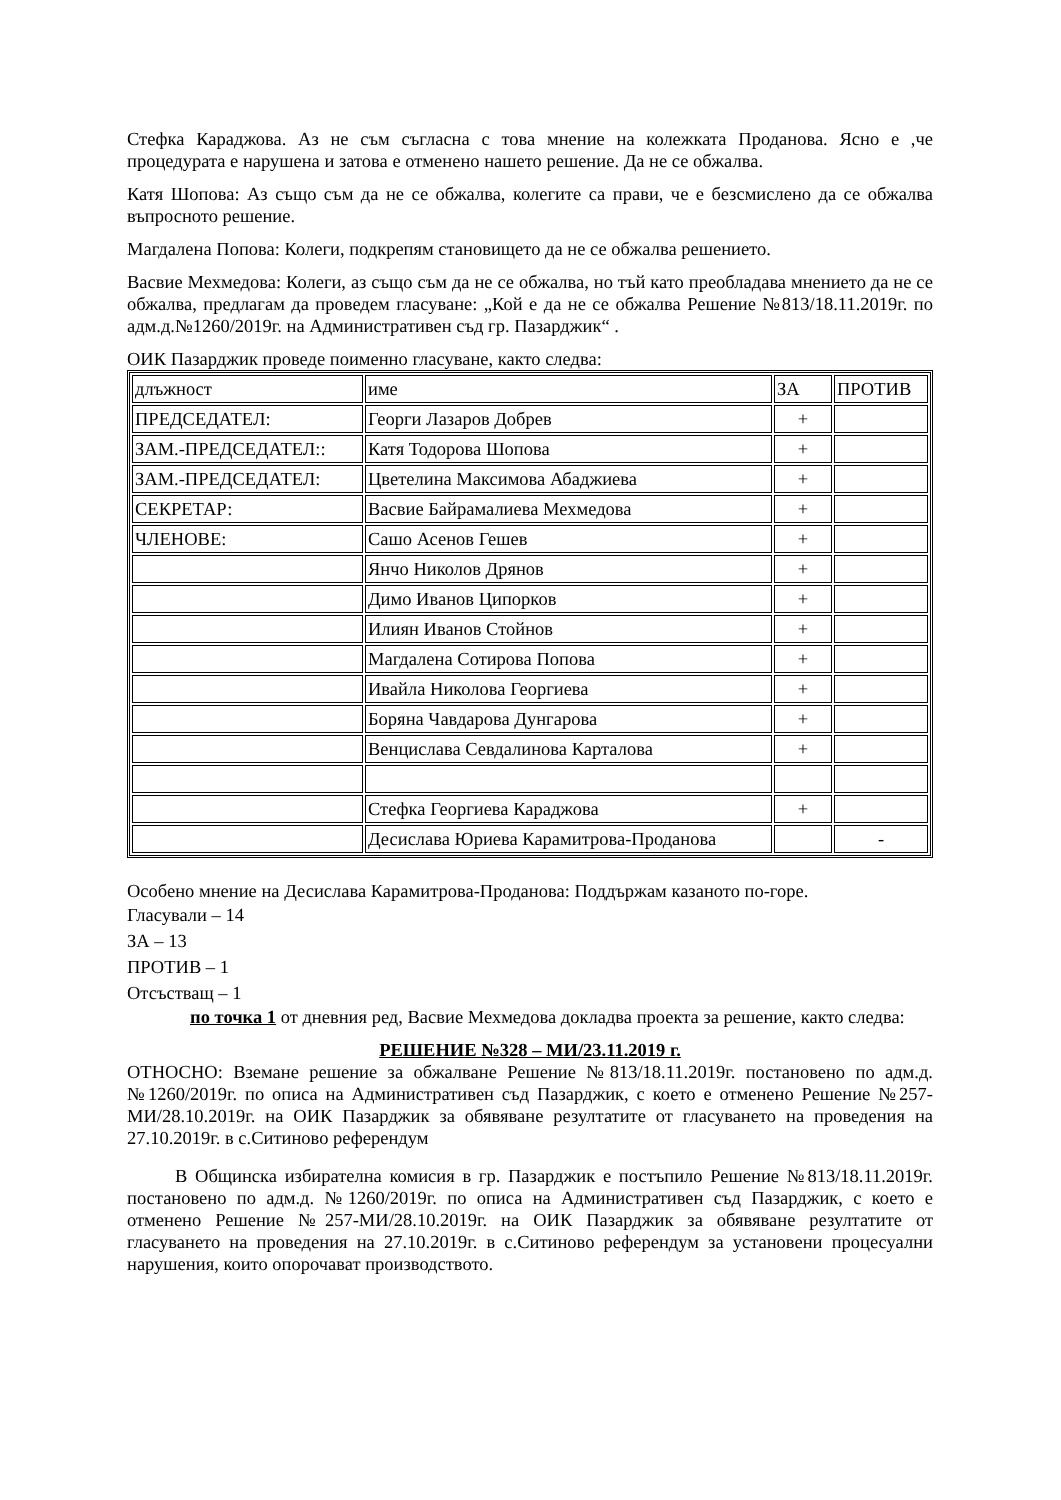Стефка Караджова. Аз не съм съгласна с това мнение на колежката Проданова. Ясно е ,че процедурата е нарушена и затова е отменено нашето решение. Да не се обжалва.
Катя Шопова: Аз също съм да не се обжалва, колегите са прави, че е безсмислено да се обжалва въпросното решение.
Магдалена Попова: Колеги, подкрепям становището да не се обжалва решението.
Васвие Мехмедова: Колеги, аз също съм да не се обжалва, но тъй като преобладава мнението да не се обжалва, предлагам да проведем гласуване: „Кой е да не се обжалва Решение №813/18.11.2019г. по адм.д.№1260/2019г. на Административен съд гр. Пазарджик“ .
ОИК Пазарджик проведе поименно гласуване, както следва:
| длъжност | име | ЗА | ПРОТИВ |
| ПРЕДСЕДАТЕЛ: | Георги Лазаров Добрев | + | |
| ЗАМ.-ПРЕДСЕДАТЕЛ:: | Катя Тодорова Шопова | + | |
| ЗАМ.-ПРЕДСЕДАТЕЛ: | Цветелина Максимова Абаджиева | + | |
| СЕКРЕТАР: | Васвие Байрамалиева Мехмедова | + | |
| ЧЛЕНОВЕ: | Сашо Асенов Гешев | + | |
| | Янчо Николов Дрянов | + | |
| | Димо Иванов Ципорков | + | |
| | Илиян Иванов Стойнов | + | |
| | Магдалена Сотирова Попова | + | |
| | Ивайла Николова Георгиева | + | |
| | Боряна Чавдарова Дунгарова | + | |
| | Венцислава Севдалинова Карталова | + | |
| | Стефка Георгиева Караджова | + | |
| | Десислава Юриева Карамитрова-Проданова | | - |
Особено мнение на Десислава Карамитрова-Проданова: Поддържам казаното по-горе.
Гласували – 14
ЗА – 13
ПРОТИВ – 1
Отсъстващ – 1
по точка 1 от дневния ред, Васвие Мехмедова докладва проекта за решение, както следва:
РЕШЕНИЕ №328 – МИ/23.11.2019 г.
ОТНОСНО: Вземане решение за обжалване Решение №813/18.11.2019г. постановено по адм.д. №1260/2019г. по описа на Административен съд Пазарджик, с което е отменено Решение №257-МИ/28.10.2019г. на ОИК Пазарджик за обявяване резултатите от гласуването на проведения на 27.10.2019г. в с.Ситиново референдум
В Общинска избирателна комисия в гр. Пазарджик е постъпило Решение №813/18.11.2019г. постановено по адм.д. №1260/2019г. по описа на Административен съд Пазарджик, с което е отменено Решение №257-МИ/28.10.2019г. на ОИК Пазарджик за обявяване резултатите от гласуването на проведения на 27.10.2019г. в с.Ситиново референдум за установени процесуални нарушения, които опорочават производството.